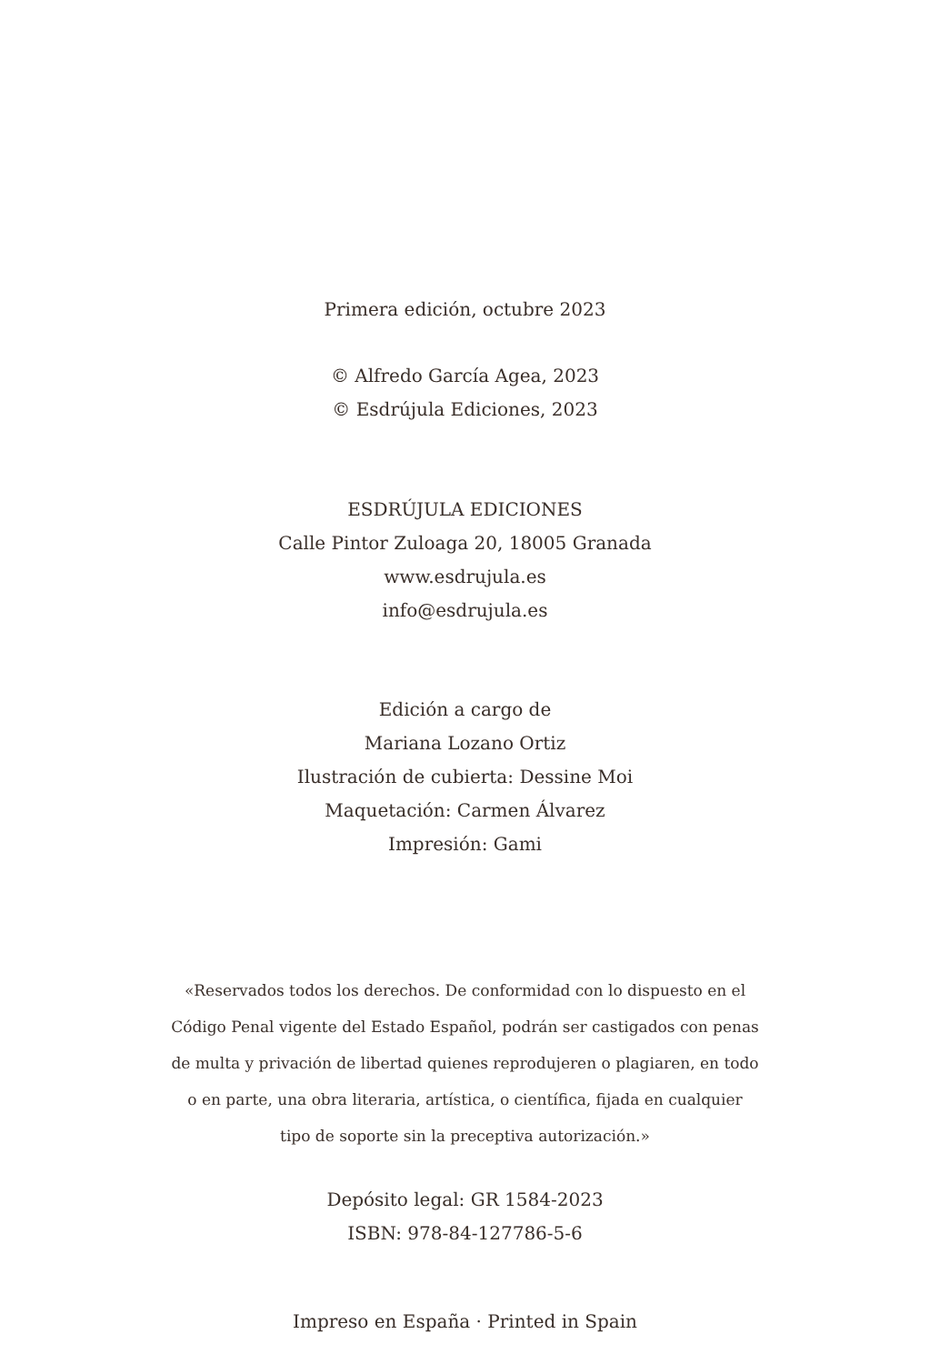Primera edición, octubre 2023
© Alfredo García Agea, 2023
© Esdrújula Ediciones, 2023
ESDRÚJULA EDICIONES
Calle Pintor Zuloaga 20, 18005 Granada
www.esdrujula.es
info@esdrujula.es
Edición a cargo de
Mariana Lozano Ortiz
Ilustración de cubierta: Dessine Moi
Maquetación: Carmen Álvarez
Impresión: Gami
«Reservados todos los derechos. De conformidad con lo dispuesto en el
Código Penal vigente del Estado Español, podrán ser castigados con penas
de multa y privación de libertad quienes reprodujeren o plagiaren, en todo
o en parte, una obra literaria, artística, o científica, fijada en cualquier
tipo de soporte sin la preceptiva autorización.»
Depósito legal: GR 1584-2023
ISBN: 978-84-127786-5-6
Impreso en España · Printed in Spain